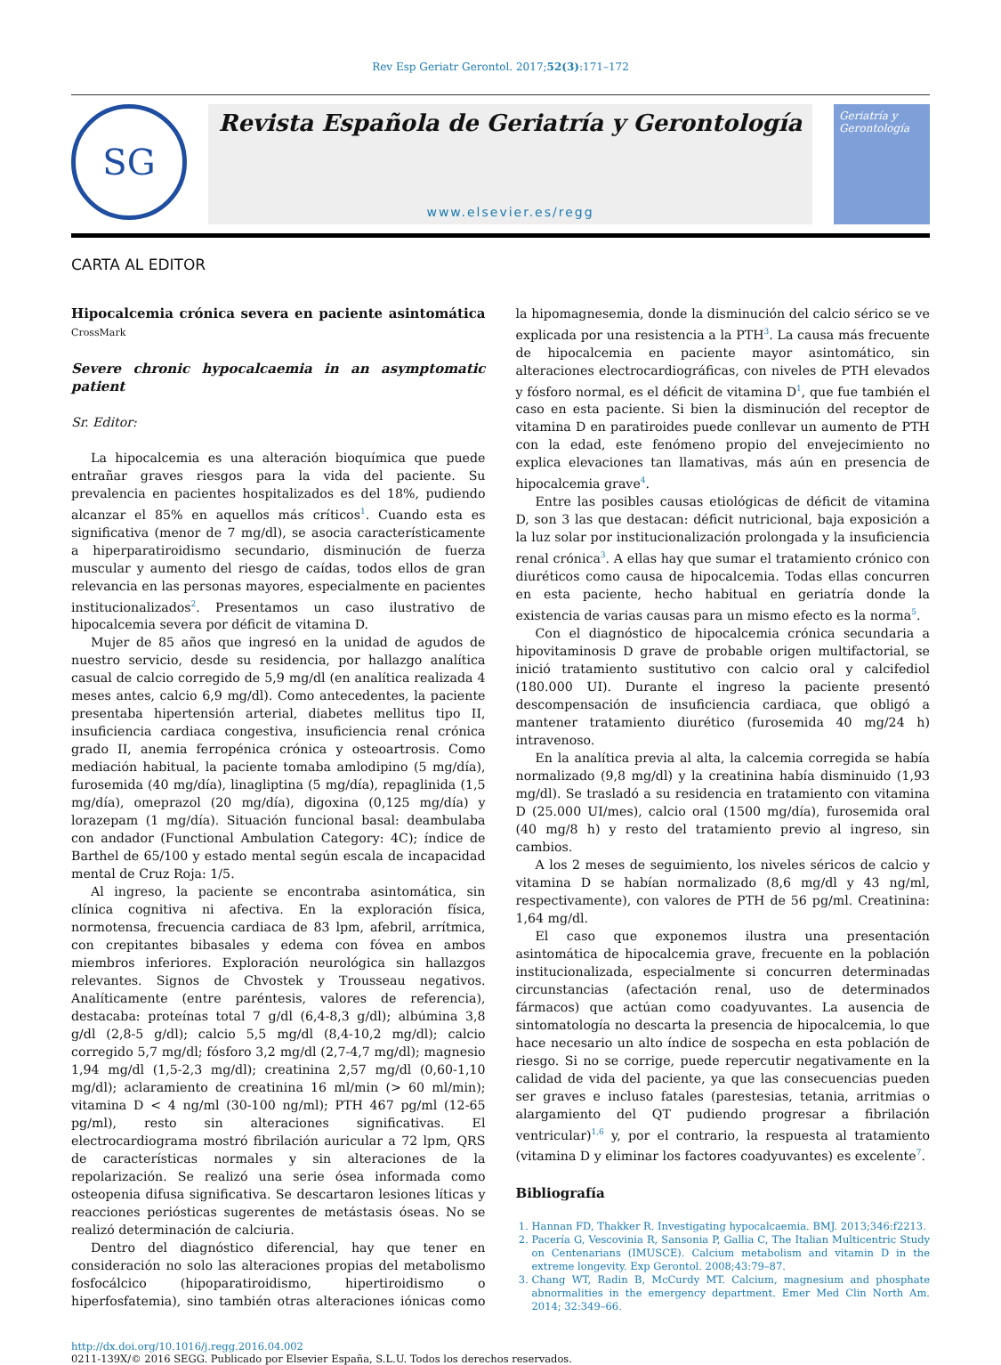Rev Esp Geriatr Gerontol. 2017;52(3):171–172
SG
Revista Española de Geriatría y Gerontología
www.elsevier.es/regg
Geriatría y Gerontología
CARTA AL EDITOR
Hipocalcemia crónica severa en paciente asintomática CrossMark
Severe chronic hypocalcaemia in an asymptomatic patient
Sr. Editor:
La hipocalcemia es una alteración bioquímica que puede entrañar graves riesgos para la vida del paciente. Su prevalencia en pacientes hospitalizados es del 18%, pudiendo alcanzar el 85% en aquellos más críticos<sup>1</sup>. Cuando esta es significativa (menor de 7 mg/dl), se asocia característicamente a hiperparatiroidismo secundario, disminución de fuerza muscular y aumento del riesgo de caídas, todos ellos de gran relevancia en las personas mayores, especialmente en pacientes institucionalizados<sup>2</sup>. Presentamos un caso ilustrativo de hipocalcemia severa por déficit de vitamina D.
Mujer de 85 años que ingresó en la unidad de agudos de nuestro servicio, desde su residencia, por hallazgo analítica casual de calcio corregido de 5,9 mg/dl (en analítica realizada 4 meses antes, calcio 6,9 mg/dl). Como antecedentes, la paciente presentaba hipertensión arterial, diabetes mellitus tipo II, insuficiencia cardiaca congestiva, insuficiencia renal crónica grado II, anemia ferropénica crónica y osteoartrosis. Como mediación habitual, la paciente tomaba amlodipino (5 mg/día), furosemida (40 mg/día), linagliptina (5 mg/día), repaglinida (1,5 mg/día), omeprazol (20 mg/día), digoxina (0,125 mg/día) y lorazepam (1 mg/día). Situación funcional basal: deambulaba con andador (Functional Ambulation Category: 4C); índice de Barthel de 65/100 y estado mental según escala de incapacidad mental de Cruz Roja: 1/5.
Al ingreso, la paciente se encontraba asintomática, sin clínica cognitiva ni afectiva. En la exploración física, normotensa, frecuencia cardiaca de 83 lpm, afebril, arrítmica, con crepitantes bibasales y edema con fóvea en ambos miembros inferiores. Exploración neurológica sin hallazgos relevantes. Signos de Chvostek y Trousseau negativos. Analíticamente (entre paréntesis, valores de referencia), destacaba: proteínas total 7 g/dl (6,4-8,3 g/dl); albúmina 3,8 g/dl (2,8-5 g/dl); calcio 5,5 mg/dl (8,4-10,2 mg/dl); calcio corregido 5,7 mg/dl; fósforo 3,2 mg/dl (2,7-4,7 mg/dl); magnesio 1,94 mg/dl (1,5-2,3 mg/dl); creatinina 2,57 mg/dl (0,60-1,10 mg/dl); aclaramiento de creatinina 16 ml/min (> 60 ml/min); vitamina D < 4 ng/ml (30-100 ng/ml); PTH 467 pg/ml (12-65 pg/ml), resto sin alteraciones significativas. El electrocardiograma mostró fibrilación auricular a 72 lpm, QRS de características normales y sin alteraciones de la repolarización. Se realizó una serie ósea informada como osteopenia difusa significativa. Se descartaron lesiones líticas y reacciones periósticas sugerentes de metástasis óseas. No se realizó determinación de calciuria.
Dentro del diagnóstico diferencial, hay que tener en consideración no solo las alteraciones propias del metabolismo fosfocálcico (hipoparatiroidismo, hipertiroidismo o hiperfosfatemia), sino también otras alteraciones iónicas como la hipomagnesemia, donde la disminución del calcio sérico se ve explicada por una resistencia a la PTH<sup>3</sup>. La causa más frecuente de hipocalcemia en paciente mayor asintomático, sin alteraciones electrocardiográficas, con niveles de PTH elevados y fósforo normal, es el déficit de vitamina D<sup>1</sup>, que fue también el caso en esta paciente. Si bien la disminución del receptor de vitamina D en paratiroides puede conllevar un aumento de PTH con la edad, este fenómeno propio del envejecimiento no explica elevaciones tan llamativas, más aún en presencia de hipocalcemia grave<sup>4</sup>.
Entre las posibles causas etiológicas de déficit de vitamina D, son 3 las que destacan: déficit nutricional, baja exposición a la luz solar por institucionalización prolongada y la insuficiencia renal crónica<sup>3</sup>. A ellas hay que sumar el tratamiento crónico con diuréticos como causa de hipocalcemia. Todas ellas concurren en esta paciente, hecho habitual en geriatría donde la existencia de varias causas para un mismo efecto es la norma<sup>5</sup>.
Con el diagnóstico de hipocalcemia crónica secundaria a hipovitaminosis D grave de probable origen multifactorial, se inició tratamiento sustitutivo con calcio oral y calcifediol (180.000 UI). Durante el ingreso la paciente presentó descompensación de insuficiencia cardiaca, que obligó a mantener tratamiento diurético (furosemida 40 mg/24 h) intravenoso.
En la analítica previa al alta, la calcemia corregida se había normalizado (9,8 mg/dl) y la creatinina había disminuido (1,93 mg/dl). Se trasladó a su residencia en tratamiento con vitamina D (25.000 UI/mes), calcio oral (1500 mg/día), furosemida oral (40 mg/8 h) y resto del tratamiento previo al ingreso, sin cambios.
A los 2 meses de seguimiento, los niveles séricos de calcio y vitamina D se habían normalizado (8,6 mg/dl y 43 ng/ml, respectivamente), con valores de PTH de 56 pg/ml. Creatinina: 1,64 mg/dl.
El caso que exponemos ilustra una presentación asintomática de hipocalcemia grave, frecuente en la población institucionalizada, especialmente si concurren determinadas circunstancias (afectación renal, uso de determinados fármacos) que actúan como coadyuvantes. La ausencia de sintomatología no descarta la presencia de hipocalcemia, lo que hace necesario un alto índice de sospecha en esta población de riesgo. Si no se corrige, puede repercutir negativamente en la calidad de vida del paciente, ya que las consecuencias pueden ser graves e incluso fatales (parestesias, tetania, arritmias o alargamiento del QT pudiendo progresar a fibrilación ventricular)<sup>1,6</sup> y, por el contrario, la respuesta al tratamiento (vitamina D y eliminar los factores coadyuvantes) es excelente<sup>7</sup>.
Bibliografía
1. Hannan FD, Thakker R. Investigating hypocalcaemia. BMJ. 2013;346:f2213.
2. Pacería G, Vescovinia R, Sansonia P, Gallia C, The Italian Multicentric Study on Centenarians (IMUSCE). Calcium metabolism and vitamin D in the extreme longevity. Exp Gerontol. 2008;43:79–87.
3. Chang WT, Radin B, McCurdy MT. Calcium, magnesium and phosphate abnormalities in the emergency department. Emer Med Clin North Am. 2014; 32:349–66.
http://dx.doi.org/10.1016/j.regg.2016.04.002
0211-139X/© 2016 SEGG. Publicado por Elsevier España, S.L.U. Todos los derechos reservados.